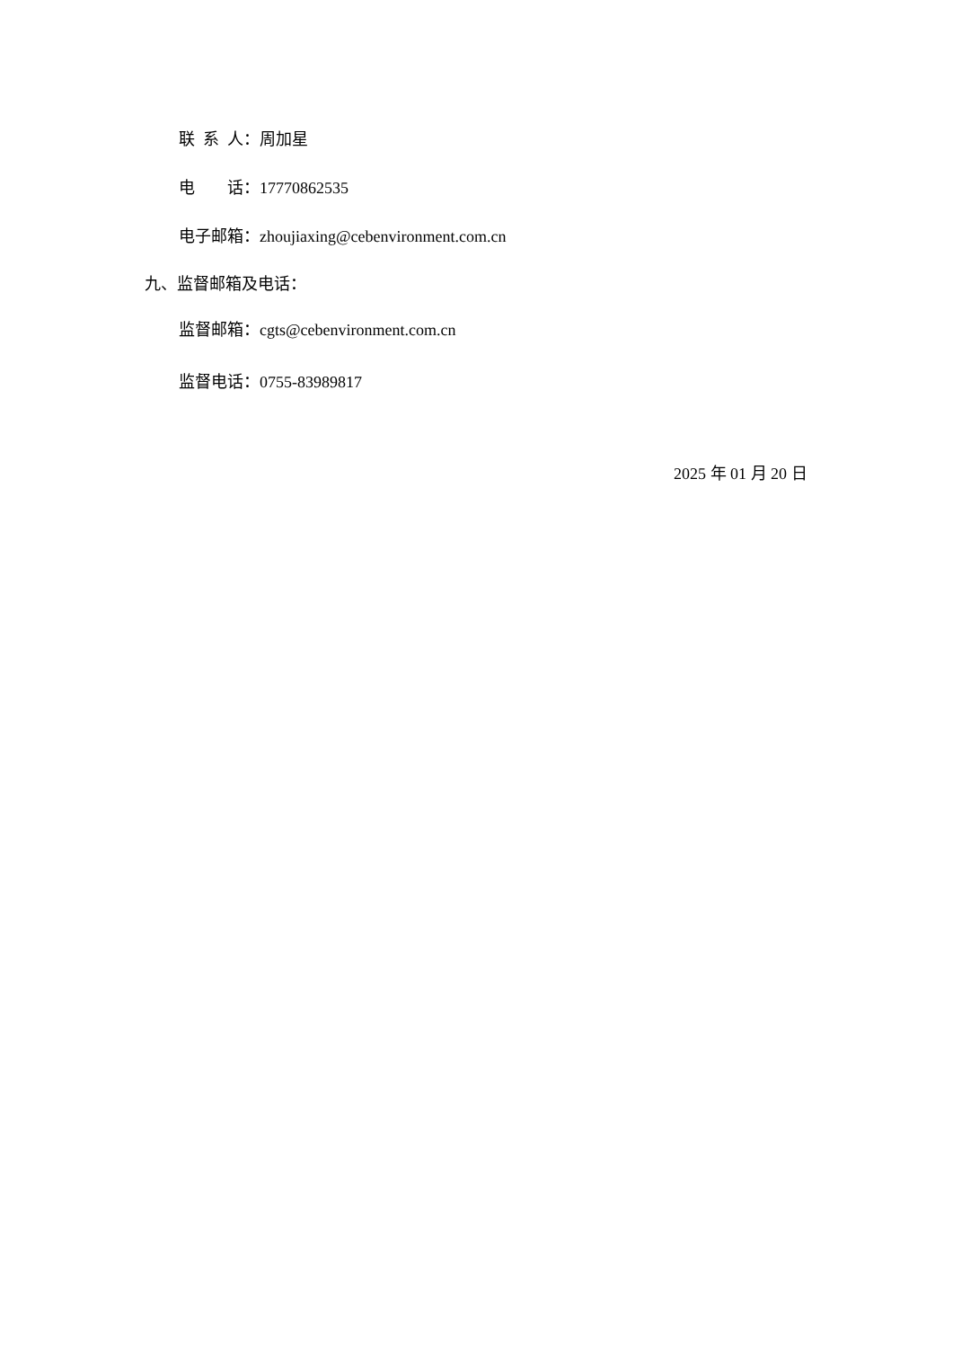联 系 人：周加星
电 话：17770862535
电子邮箱：zhoujiaxing@cebenvironment.com.cn
九、监督邮箱及电话：
监督邮箱：cgts@cebenvironment.com.cn
监督电话：0755-83989817
2025 年 01 月 20 日